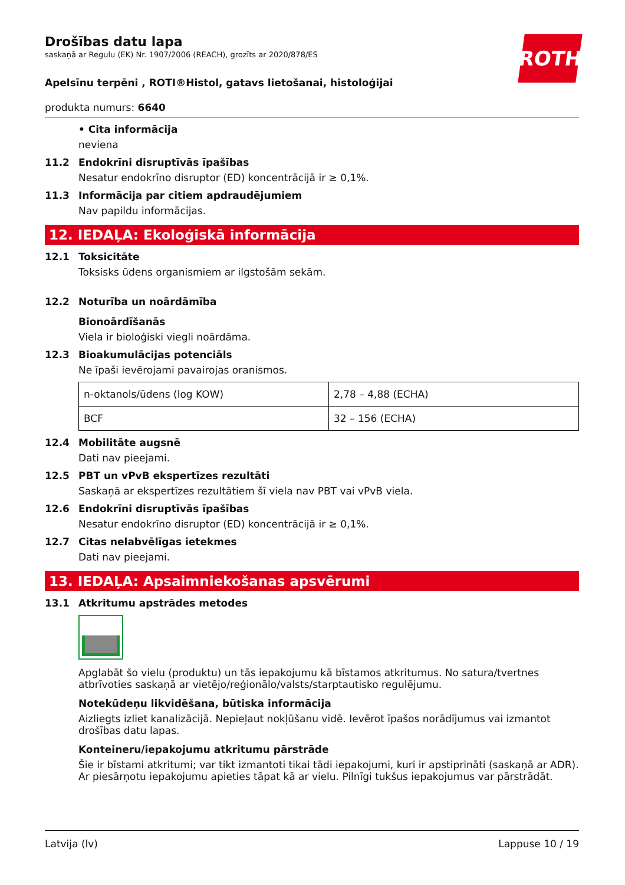ROTH
Drošības datu lapa
saskaņā ar Regulu (EK) Nr. 1907/2006 (REACH), grozīts ar 2020/878/ES
Apelsīnu terpēni , ROTI®Histol, gatavs lietošanai, histoloģijai
produkta numurs: 6640
• Cita informācija
neviena
11.2 Endokrīni disruptīvās īpašības
Nesatur endokrīno disruptor (ED) koncentrācijā ir ≥ 0,1%.
11.3 Informācija par citiem apdraudējumiem
Nav papildu informācijas.
12. IEDAĻA: Ekoloģiskā informācija
12.1 Toksicitāte
Toksisks ūdens organismiem ar ilgstošām sekām.
12.2 Noturība un noārdāmība
Bionoārdīšanās
Viela ir bioloģiski viegli noārdāma.
12.3 Bioakumulācijas potenciāls
Ne īpaši ievērojami pavairojas oranismos.
| n-oktanols/ūdens (log KOW) | 2,78 – 4,88 (ECHA) |
| BCF | 32 – 156 (ECHA) |
12.4 Mobilitāte augsnē
Dati nav pieejami.
12.5 PBT un vPvB ekspertīzes rezultāti
Saskaņā ar ekspertīzes rezultātiem šī viela nav PBT vai vPvB viela.
12.6 Endokrīni disruptīvās īpašības
Nesatur endokrīno disruptor (ED) koncentrācijā ir ≥ 0,1%.
12.7 Citas nelabvēlīgas ietekmes
Dati nav pieejami.
13. IEDAĻA: Apsaimniekošanas apsvērumi
13.1 Atkritumu apstrādes metodes
Apglabāt šo vielu (produktu) un tās iepakojumu kā bīstamos atkritumus. No satura/tvertnes atbrīvoties saskaņā ar vietējo/reģionālo/valsts/starptautisko regulējumu.
Notekūdeņu likvidēšana, būtiska informācija
Aizliegts izliet kanalizācijā. Nepieļaut nokļūšanu vidē. Ievērot īpašos norādījumus vai izmantot drošības datu lapas.
Konteineru/iepakojumu atkritumu pārstrāde
Šie ir bīstami atkritumi; var tikt izmantoti tikai tādi iepakojumi, kuri ir apstiprināti (saskaņā ar ADR). Ar piesārņotu iepakojumu apieties tāpat kā ar vielu. Pilnīgi tukšus iepakojumus var pārstrādāt.
Latvija (lv) Lappuse 10 / 19